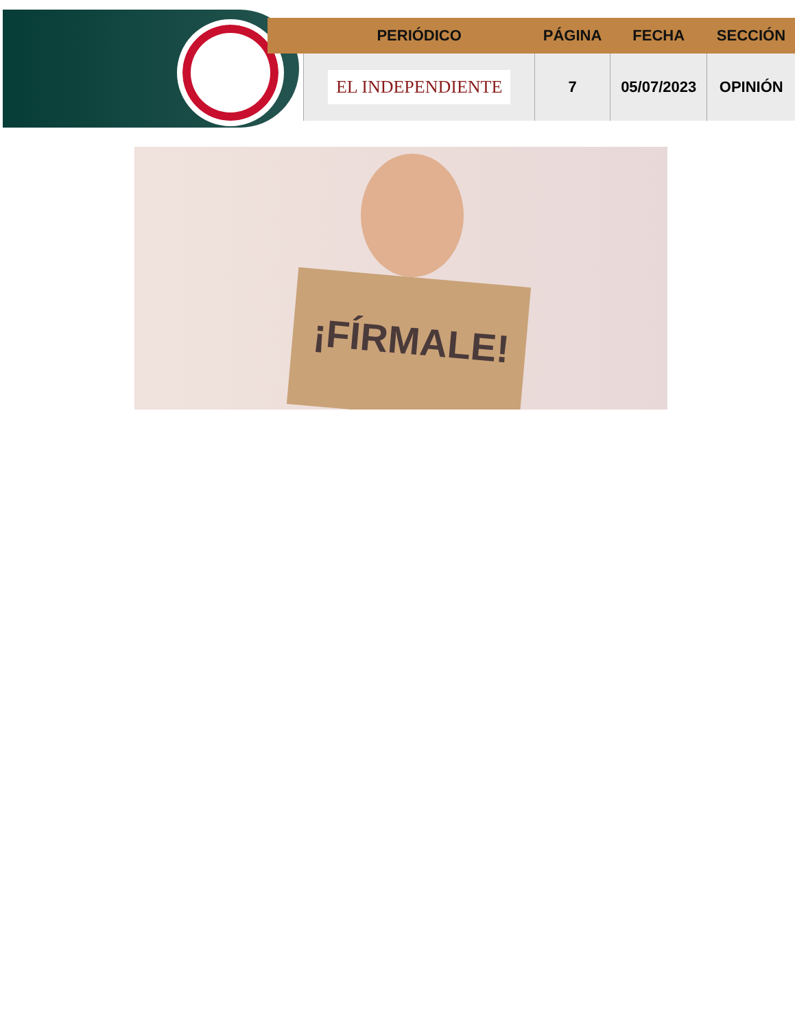| | PERIÓDICO | PÁGINA | FECHA | SECCIÓN |
| --- | --- | --- | --- | --- |
| | EL INDEPENDIENTE | 7 | 05/07/2023 | OPINIÓN |
¡FÍRMALE!